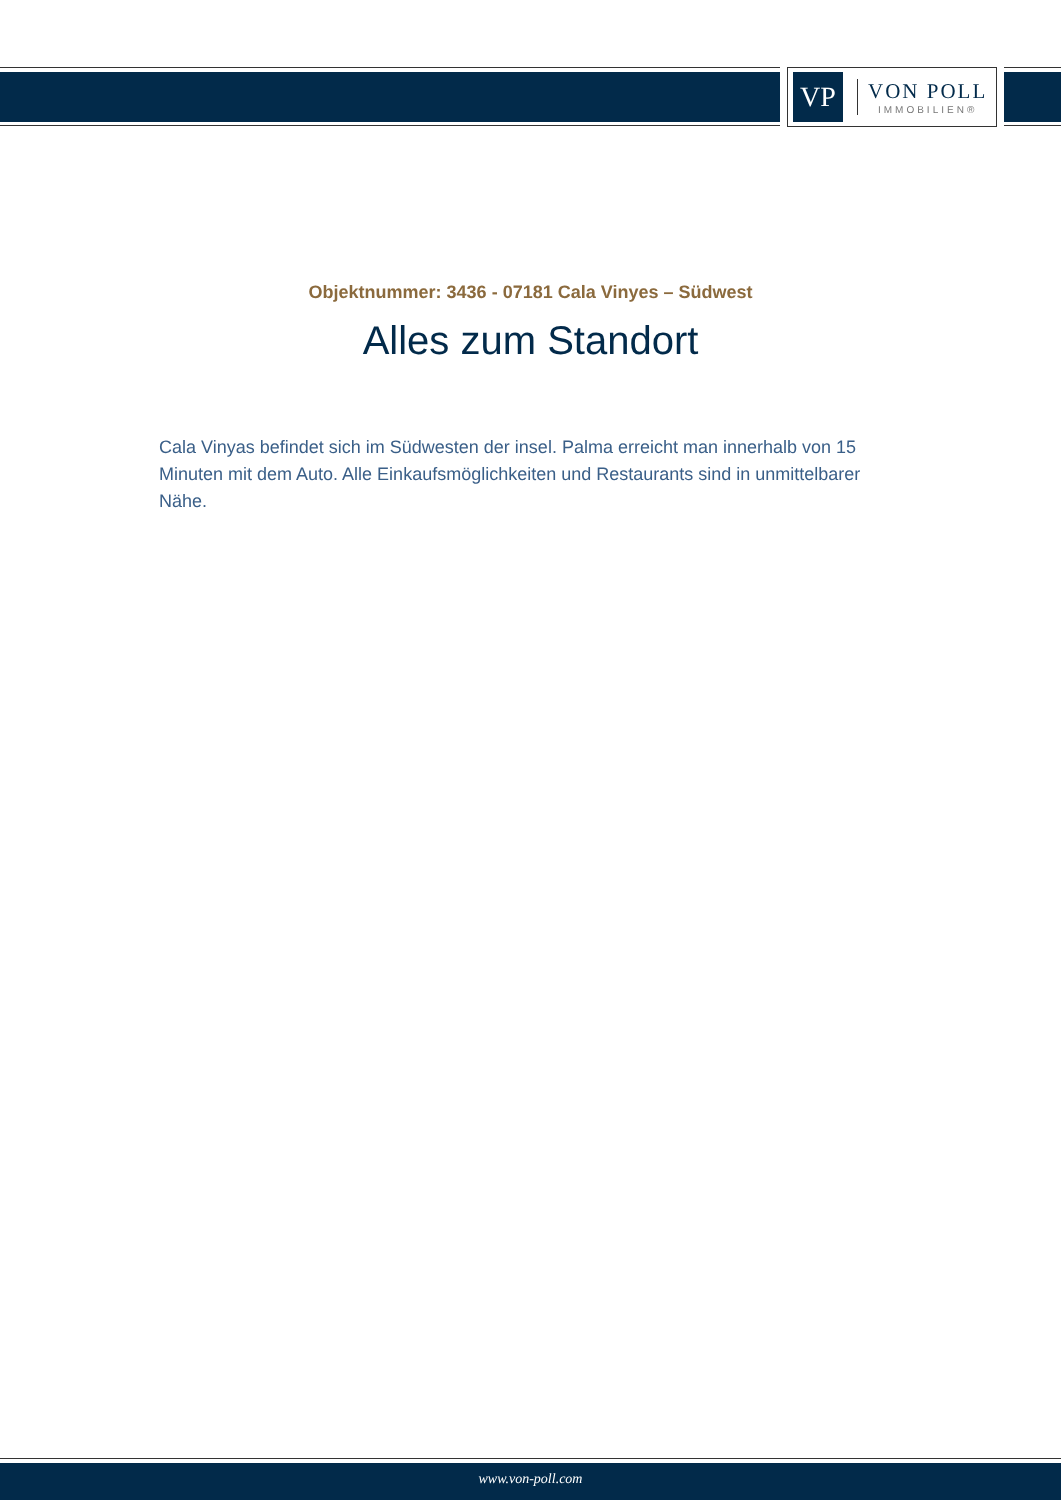VP
VON POLL
IMMOBILIEN®
Objektnummer: 3436 - 07181 Cala Vinyes – Südwest
Alles zum Standort
Cala Vinyas befindet sich im Südwesten der insel. Palma erreicht man innerhalb von 15 Minuten mit dem Auto. Alle Einkaufsmöglichkeiten und Restaurants sind in unmittelbarer Nähe.
www.von-poll.com